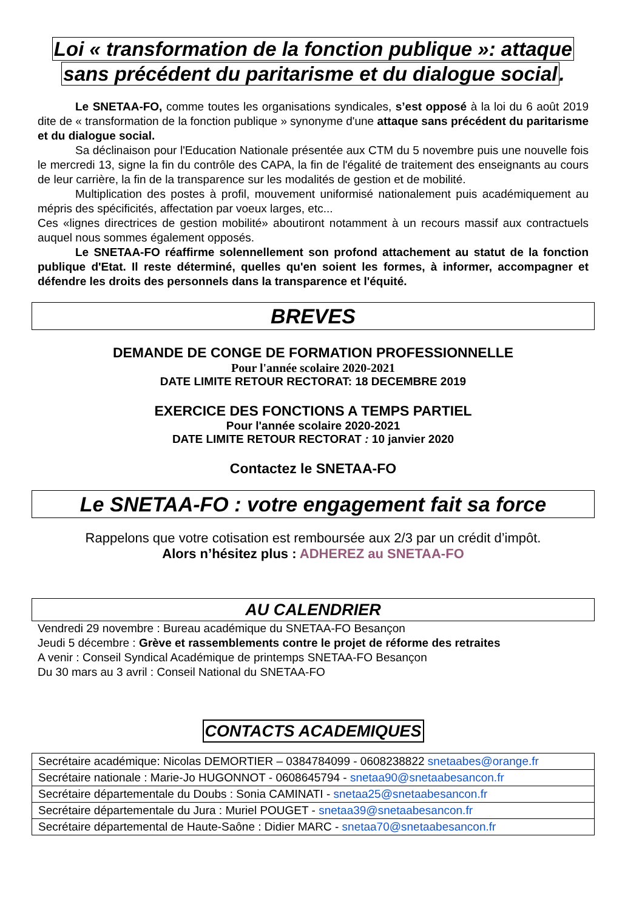Loi « transformation de la fonction publique »: attaque
sans précédent du paritarisme et du dialogue social.
Le SNETAA-FO, comme toutes les organisations syndicales, s’est opposé à la loi du 6 août 2019 dite de « transformation de la fonction publique » synonyme d'une attaque sans précédent du paritarisme et du dialogue social.
Sa déclinaison pour l'Education Nationale présentée aux CTM du 5 novembre puis une nouvelle fois le mercredi 13, signe la fin du contrôle des CAPA, la fin de l'égalité de traitement des enseignants au cours de leur carrière, la fin de la transparence sur les modalités de gestion et de mobilité.
Multiplication des postes à profil, mouvement uniformisé nationalement puis académiquement au mépris des spécificités, affectation par voeux larges, etc...
Ces «lignes directrices de gestion mobilité» aboutiront notamment à un recours massif aux contractuels auquel nous sommes également opposés.
Le SNETAA-FO réaffirme solennellement son profond attachement au statut de la fonction publique d'Etat. Il reste déterminé, quelles qu'en soient les formes, à informer, accompagner et défendre les droits des personnels dans la transparence et l'équité.
BREVES
DEMANDE DE CONGE DE FORMATION PROFESSIONNELLE
Pour l'année scolaire 2020-2021
DATE LIMITE RETOUR RECTORAT: 18 DECEMBRE 2019
EXERCICE DES FONCTIONS A TEMPS PARTIEL
Pour l'année scolaire 2020-2021
DATE LIMITE RETOUR RECTORAT : 10 janvier 2020
Contactez le SNETAA-FO
Le SNETAA-FO : votre engagement fait sa force
Rappelons que votre cotisation est remboursée aux 2/3 par un crédit d’impôt.
Alors n’hésitez plus : ADHEREZ au SNETAA-FO
AU CALENDRIER
Vendredi 29 novembre : Bureau académique du SNETAA-FO Besançon
Jeudi 5 décembre : Grève et rassemblements contre le projet de réforme des retraites
A venir : Conseil Syndical Académique de printemps SNETAA-FO Besançon
Du 30 mars au 3 avril : Conseil National du SNETAA-FO
CONTACTS ACADEMIQUES
| Secrétaire académique: Nicolas DEMORTIER – 0384784099 - 0608238822 snetaabes@orange.fr |
| Secrétaire nationale : Marie-Jo HUGONNOT - 0608645794 - snetaa90@snetaabesancon.fr |
| Secrétaire départementale du Doubs : Sonia CAMINATI - snetaa25@snetaabesancon.fr |
| Secrétaire départementale du Jura : Muriel POUGET - snetaa39@snetaabesancon.fr |
| Secrétaire départemental de Haute-Saône : Didier MARC - snetaa70@snetaabesancon.fr |